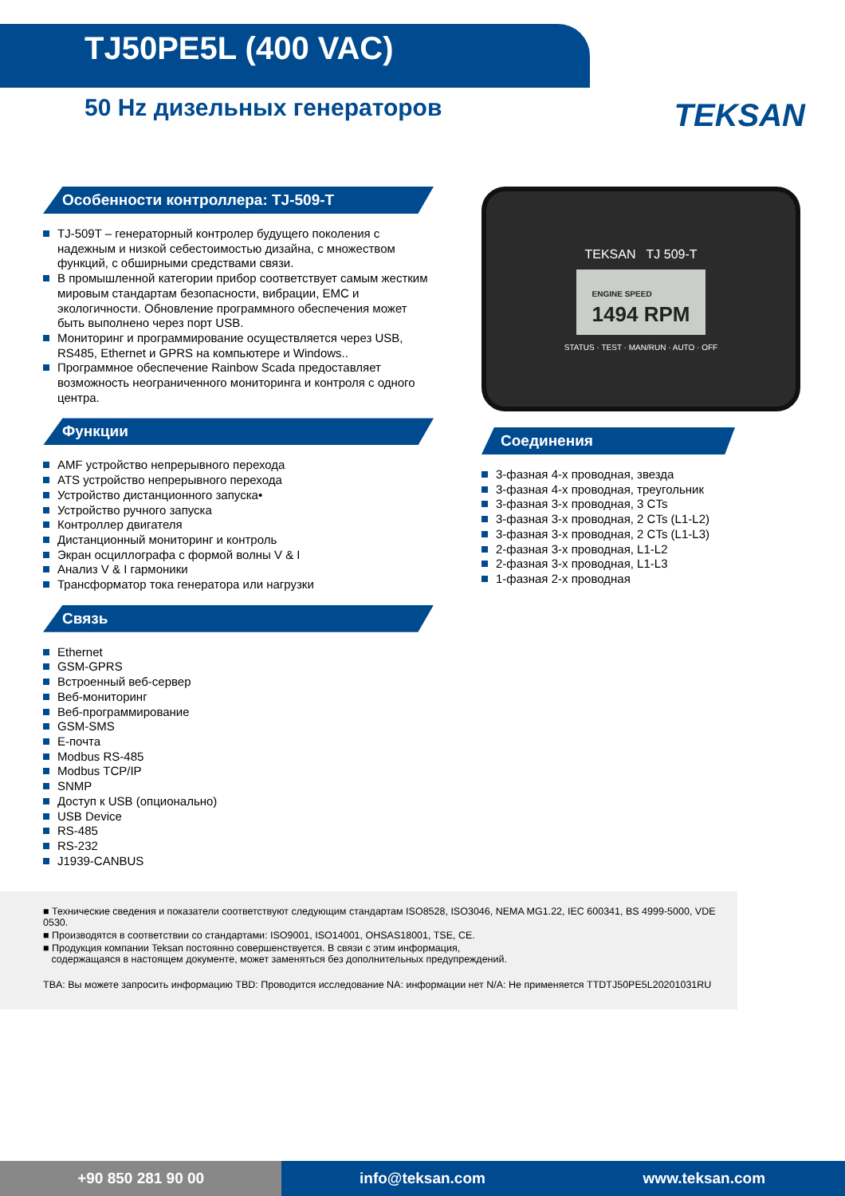TJ50PE5L (400 VAC)
50 Hz дизельных генераторов
TEKSAN
Особенности контроллера: TJ-509-T
TJ-509T – генераторный контролер будущего поколения с надежным и низкой себестоимостью дизайна, с множеством функций, с обширными средствами связи.
В промышленной категории прибор соответствует самым жестким мировым стандартам безопасности, вибрации, EMC и экологичности. Обновление программного обеспечения может быть выполнено через порт USB.
Мониторинг и программирование осуществляется через USB, RS485, Ethernet и GPRS на компьютере и Windows..
Программное обеспечение Rainbow Scada предоставляет возможность неограниченного мониторинга и контроля с одного центра.
Функции
AMF устройство непрерывного перехода
ATS устройство непрерывного перехода
Устройство дистанционного запуска•
Устройство ручного запуска
Контроллер двигателя
Дистанционный мониторинг и контроль
Экран осциллографа с формой волны V & I
Анализ V & I гармоники
Трансформатор тока генератора или нагрузки
Связь
Ethernet
GSM-GPRS
Встроенный веб-сервер
Веб-мониторинг
Веб-программирование
GSM-SMS
E-почта
Modbus RS-485
Modbus TCP/IP
SNMP
Доступ к USB (опционально)
USB Device
RS-485
RS-232
J1939-CANBUS
TEKSAN TJ 509-T
ENGINE SPEED
1494 RPM
STATUS · TEST · MAN/RUN · AUTO · OFF
Соединения
3-фазная 4-х проводная, звезда
3-фазная 4-х проводная, треугольник
3-фазная 3-х проводная, 3 CTs
3-фазная 3-х проводная, 2 CTs (L1-L2)
3-фазная 3-х проводная, 2 CTs (L1-L3)
2-фазная 3-х проводная, L1-L2
2-фазная 3-х проводная, L1-L3
1-фазная 2-х проводная
■ Технические сведения и показатели соответствуют следующим стандартам ISO8528, ISO3046, NEMA MG1.22, IEC 600341, BS 4999-5000, VDE 0530.
■ Производятся в соответствии со стандартами: ISO9001, ISO14001, OHSAS18001, TSE, CE.
■ Продукция компании Teksan постоянно совершенствуется. В связи с этим информация,
содержащаяся в настоящем документе, может заменяться без дополнительных предупреждений.
TBA: Вы можете запросить информацию TBD: Проводится исследование NA: информации нет N/A: Не применяется TTDTJ50PE5L20201031RU
+90 850 281 90 00 info@teksan.com www.teksan.com